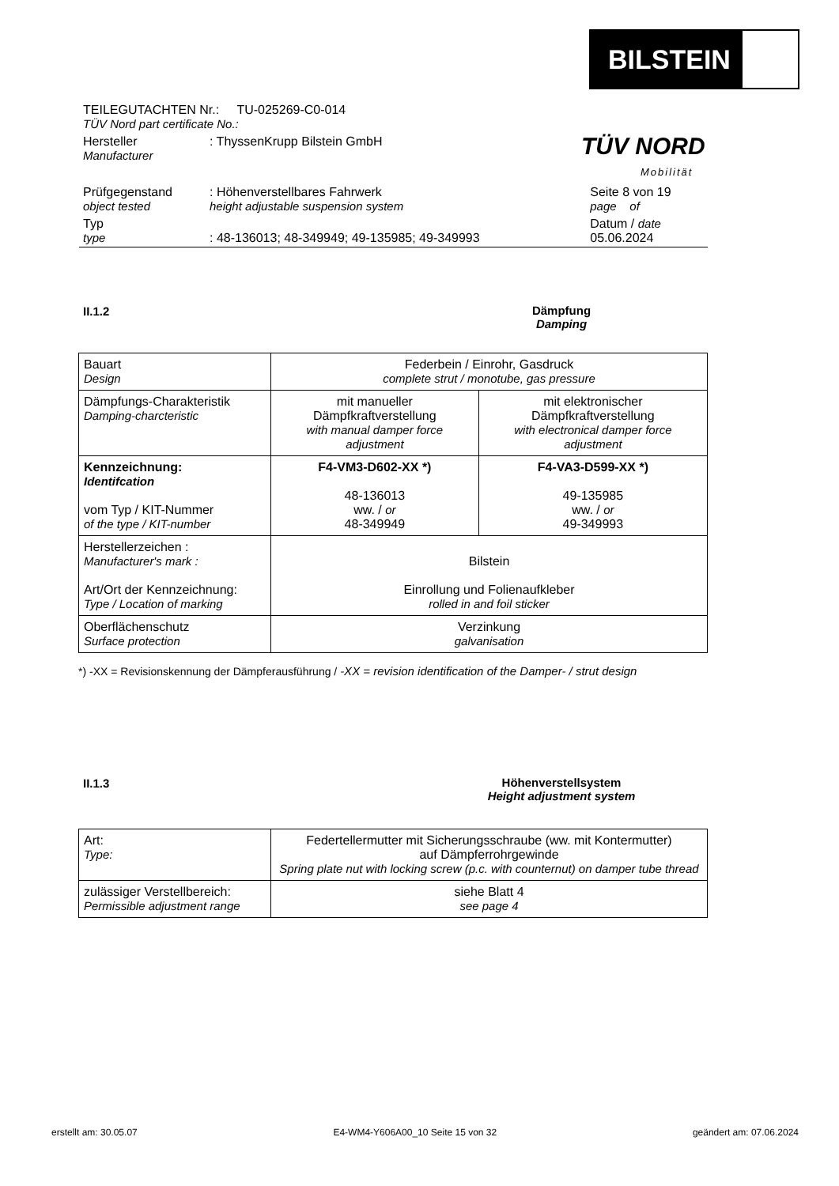BILSTEIN
TÜV NORD
Mobilität
| TEILEGUTACHTEN Nr.: TU-025269-C0-014 TÜV Nord part certificate No.: | | |
| Hersteller Manufacturer | : ThyssenKrupp Bilstein GmbH | |
| Prüfgegenstand object tested | : Höhenverstellbares Fahrwerk height adjustable suspension system | Seite 8 von 19 page of |
| Typ type | : 48-136013; 48-349949; 49-135985; 49-349993 | Datum / date 05.06.2024 |
II.1.2
Dämpfung
Damping
| Bauart Design | Federbein / Einrohr, Gasdruck complete strut / monotube, gas pressure | |
| Dämpfungs-Charakteristik Damping-charcteristic | mit manueller Dämpfkraftverstellung with manual damper force adjustment | mit elektronischer Dämpfkraftverstellung with electronical damper force adjustment |
| Kennzeichnung: Identifcation vom Typ / KIT-Nummer of the type / KIT-number | F4-VM3-D602-XX *) 48-136013 ww. / or 48-349949 | F4-VA3-D599-XX *) 49-135985 ww. / or 49-349993 |
| Herstellerzeichen : Manufacturer's mark : Art/Ort der Kennzeichnung: Type / Location of marking | Bilstein Einrollung und Folienaufkleber rolled in and foil sticker | |
| Oberflächenschutz Surface protection | Verzinkung galvanisation | |
*) -XX = Revisionskennung der Dämpferausführung / -XX = revision identification of the Damper- / strut design
II.1.3
Höhenverstellsystem
Height adjustment system
| Art: Type: | Federtellermutter mit Sicherungsschraube (ww. mit Kontermutter) auf Dämpferrohrgewinde Spring plate nut with locking screw (p.c. with counternut) on damper tube thread |
| zulässiger Verstellbereich: Permissible adjustment range | siehe Blatt 4 see page 4 |
erstellt am: 30.05.07 E4-WM4-Y606A00_10 Seite 15 von 32 geändert am: 07.06.2024